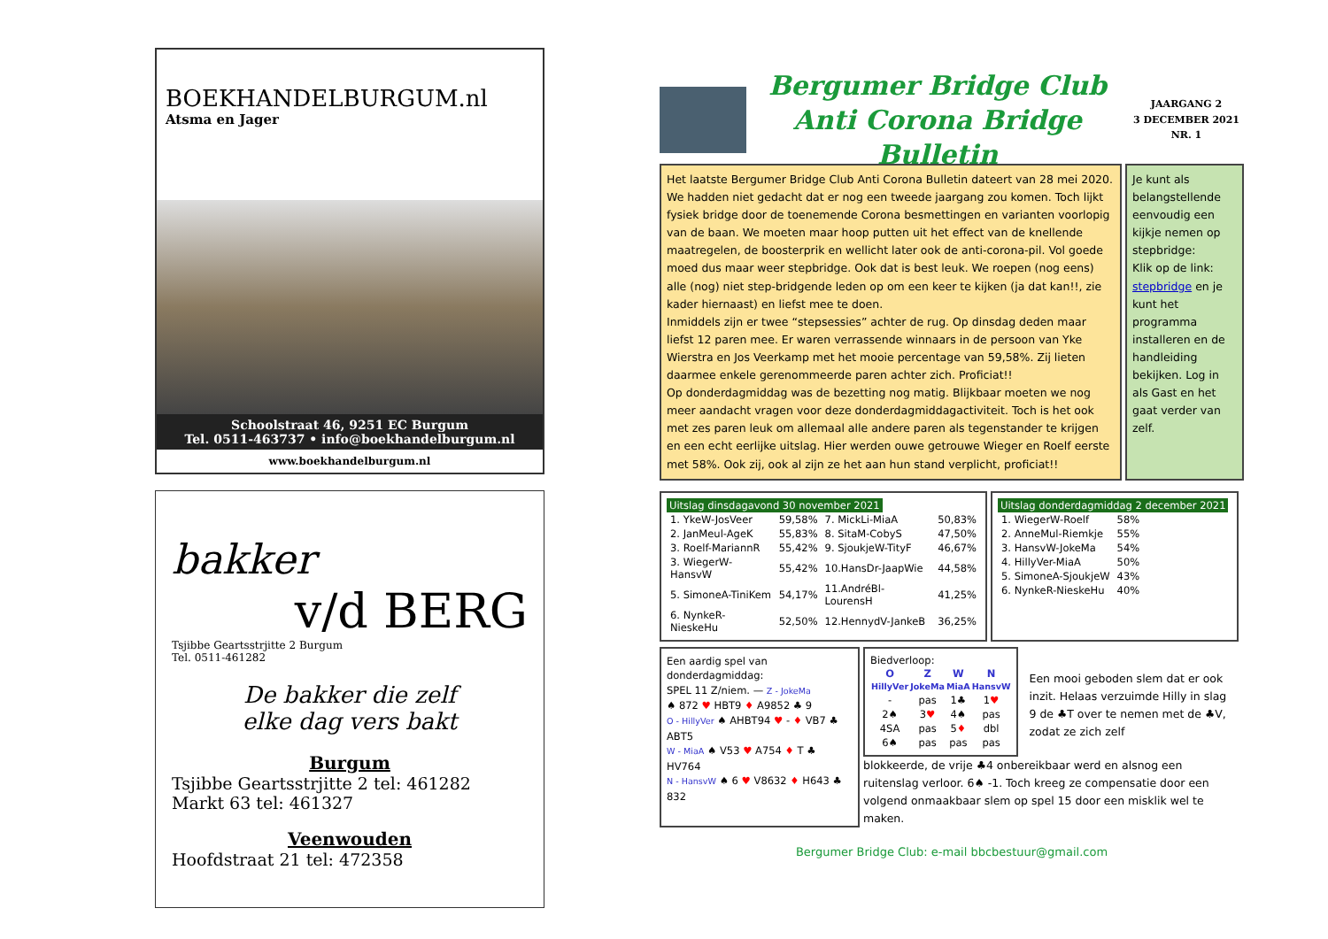BOEKHANDELBURGUM.nl
Atsma en Jager
Schoolstraat 46, 9251 EC Burgum
Tel. 0511-463737 • info@boekhandelburgum.nl
www.boekhandelburgum.nl
bakker
v/d BERG
Tsjibbe Geartsstrjitte 2 Burgum
Tel. 0511-461282
De bakker die zelf
elke dag vers bakt
Burgum
Tsjibbe Geartsstrjitte 2 tel: 461282
Markt 63 tel: 461327
Veenwouden
Hoofdstraat 21 tel: 472358
Bergumer Bridge Club
Anti Corona Bridge Bulletin
JAARGANG 2
3 DECEMBER 2021
NR. 1
Het laatste Bergumer Bridge Club Anti Corona Bulletin dateert van 28 mei 2020. We hadden niet gedacht dat er nog een tweede jaargang zou komen. Toch lijkt fysiek bridge door de toenemende Corona besmettingen en varianten voorlopig van de baan. We moeten maar hoop putten uit het effect van de knellende maatregelen, de boosterprik en wellicht later ook de anti-corona-pil. Vol goede moed dus maar weer stepbridge. Ook dat is best leuk. We roepen (nog eens) alle (nog) niet step-bridgende leden op om een keer te kijken (ja dat kan!!, zie kader hiernaast) en liefst mee te doen.
Inmiddels zijn er twee “stepsessies” achter de rug. Op dinsdag deden maar liefst 12 paren mee. Er waren verrassende winnaars in de persoon van Yke Wierstra en Jos Veerkamp met het mooie percentage van 59,58%. Zij lieten daarmee enkele gerenommeerde paren achter zich. Proficiat!!
Op donderdagmiddag was de bezetting nog matig. Blijkbaar moeten we nog meer aandacht vragen voor deze donderdagmiddagactiviteit. Toch is het ook met zes paren leuk om allemaal alle andere paren als tegenstander te krijgen en een echt eerlijke uitslag. Hier werden ouwe getrouwe Wieger en Roelf eerste met 58%. Ook zij, ook al zijn ze het aan hun stand verplicht, proficiat!!
Je kunt als belangstellende eenvoudig een kijkje nemen op stepbridge:
Klik op de link: stepbridge en je kunt het programma installeren en de handleiding bekijken. Log in als Gast en het gaat verder van zelf.
Uitslag dinsdagavond 30 november 2021
| 1. YkeW-JosVeer | 59,58% | 7. MickLi-MiaA | 50,83% |
| 2. JanMeul-AgeK | 55,83% | 8. SitaM-CobyS | 47,50% |
| 3. Roelf-MariannR | 55,42% | 9. SjoukjeW-TityF | 46,67% |
| 3. WiegerW-HansvW | 55,42% | 10.HansDr-JaapWie | 44,58% |
| 5. SimoneA-TiniKem | 54,17% | 11.AndréBl-LourensH | 41,25% |
| 6. NynkeR-NieskeHu | 52,50% | 12.HennydV-JankeB | 36,25% |
Uitslag donderdagmiddag 2 december 2021
| 1. WiegerW-Roelf | 58% |
| 2. AnneMul-Riemkje | 55% |
| 3. HansvW-JokeMa | 54% |
| 4. HillyVer-MiaA | 50% |
| 5. SimoneA-SjoukjeW | 43% |
| 6. NynkeR-NieskeHu | 40% |
Een aardig spel van donderdagmiddag:
SPEL 11 Z/niem. — Z - JokeMa
♠ 872 ♥ HBT9 ♦ A9852 ♣ 9
O - HillyVer ♠ AHBT94 ♥ - ♦ VB7 ♣ ABT5
W - MiaA ♠ V53 ♥ A754 ♦ T ♣ HV764
N - HansvW ♠ 6 ♥ V8632 ♦ H643 ♣ 832
Biedverloop:
| O HillyVer | Z JokeMa | W MiaA | N HansvW |
| --- | --- | --- | --- |
| - | pas | 1♣ | 1 ♥ |
| 2♠ | 3 ♥ | 4♠ | pas |
| 4SA | pas | 5 ♦ | dbl |
| 6♠ | pas | pas | pas |
Een mooi geboden slem dat er ook inzit. Helaas verzuimde Hilly in slag 9 de ♣T over te nemen met de ♣V, zodat ze zich zelf
blokkeerde, de vrije ♣4 onbereikbaar werd en alsnog een ruitenslag verloor. 6♠ -1. Toch kreeg ze compensatie door een volgend onmaakbaar slem op spel 15 door een misklik wel te maken.
Bergumer Bridge Club: e-mail bbcbestuur@gmail.com